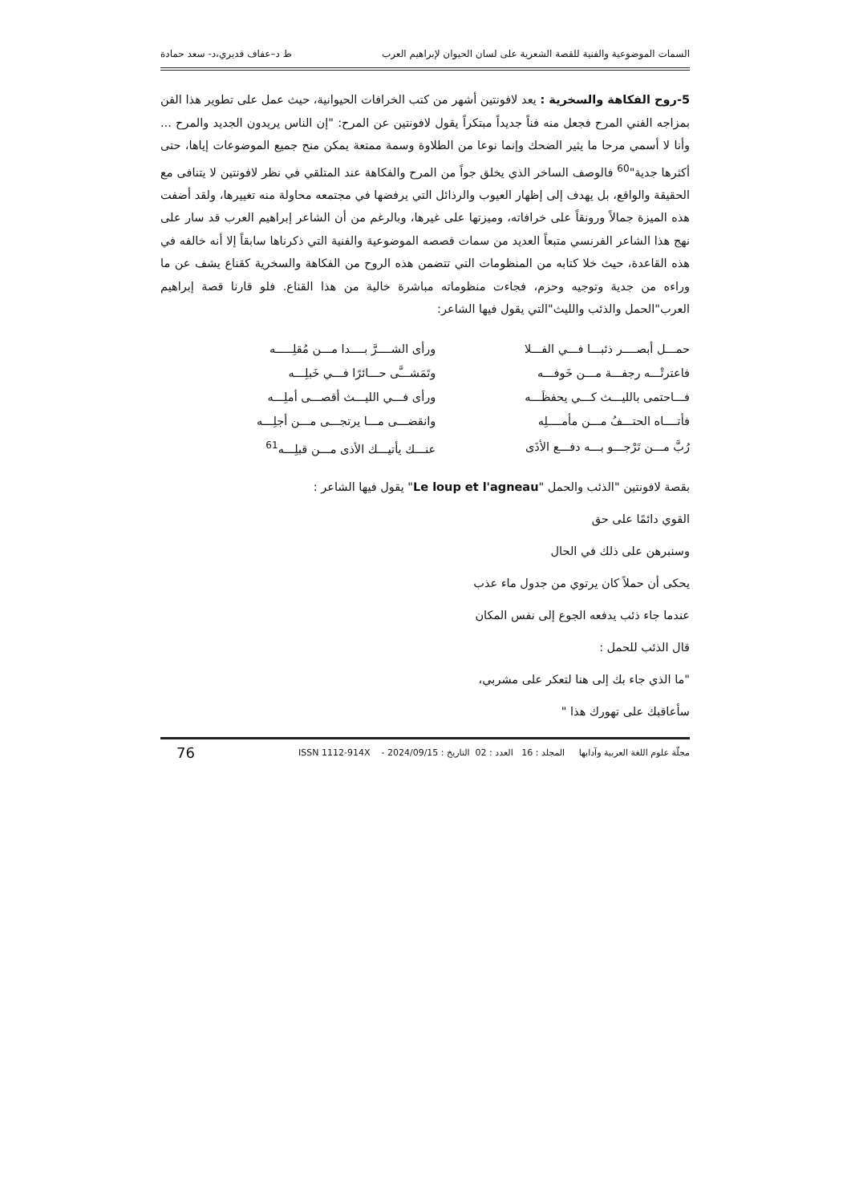السمات الموضوعية والفنية للقصة الشعرية على لسان الحيوان لإبراهيم العرب ط د–عفاف قديري،د- سعد حمادة
5-روح الفكاهة والسخرية : يعد لافونتين أشهر من كتب الخرافات الحيوانية، حيث عمل على تطوير هذا الفن بمزاجه الفني المرح فجعل منه فناً جديداً مبتكراً يقول لافونتين عن المرح: "إن الناس يريدون الجديد والمرح ... وأنا لا أسمي مرحا ما يثير الضحك وإنما نوعا من الطلاوة وسمة ممتعة يمكن منح جميع الموضوعات إياها، حتى أكثرها جدية"<sup>60</sup> فالوصف الساخر الذي يخلق جواً من المرح والفكاهة عند المتلقي في نظر لافونتين لا يتنافى مع الحقيقة والواقع، بل يهدف إلى إظهار العيوب والرذائل التي يرفضها في مجتمعه محاولة منه تغييرها، ولقد أضفت هذه الميزة جمالاً ورونقاً على خرافاته، وميزتها على غيرها، وبالرغم من أن الشاعر إبراهيم العرب قد سار على نهج هذا الشاعر الفرنسي متبعاً العديد من سمات قصصه الموضوعية والفنية التي ذكرناها سابقاً إلا أنه خالفه في هذه القاعدة، حيث خلا كتابه من المنظومات التي تتضمن هذه الروح من الفكاهة والسخرية كقناع يشف عن ما وراءه من جدية وتوجيه وحزم، فجاءت منظوماته مباشرة خالية من هذا القناع. فلو قارنا قصة إبراهيم العرب"الحمل والذئب والليث"التي يقول فيها الشاعر:
| حمـــل أبصــــر ذئبـــا فـــي الفـــلا | ورأى الشــــرَّ بــــدا مـــن مُقلِـــــه |
| فاعترتْـــه رجفـــة مـــن خَوفـــه | وتَمَشـــَّى حـــائرًا فـــي خَبلِـــه |
| فـــاحتمى بالليـــث كـــي يحفظَـــه | ورأى فـــي الليـــث أقصـــى أملِـــه |
| فأتــــاه الحتـــفُ مـــن مأمــــلِه | وانقضـــى مـــا يرتجـــى مـــن أجلِـــه |
| رُبَّ مـــن تَرْجـــو بـــه دفـــع الأذَى | عنـــك يأتيـــك الأذى مـــن قبلِـــه<sup>61</sup> |
بقصة لافونتين "الذئب والحمل "Le loup et l'agneau" يقول فيها الشاعر :
القوي دائمًا على حق
وسنبرهن على ذلك في الحال
يحكى أن حملاً كان يرتوي من جدول ماء عذب
عندما جاء ذئب يدفعه الجوع إلى نفس المكان
قال الذئب للحمل :
"ما الذي جاء بك إلى هنا لتعكر على مشربي،
سأعاقبك على تهورك هذا "
مجلّة علوم اللغة العربية وآدابها المجلد : 16 العدد : 02 التاريخ : 2024/09/15 - ISSN 1112-914X 76